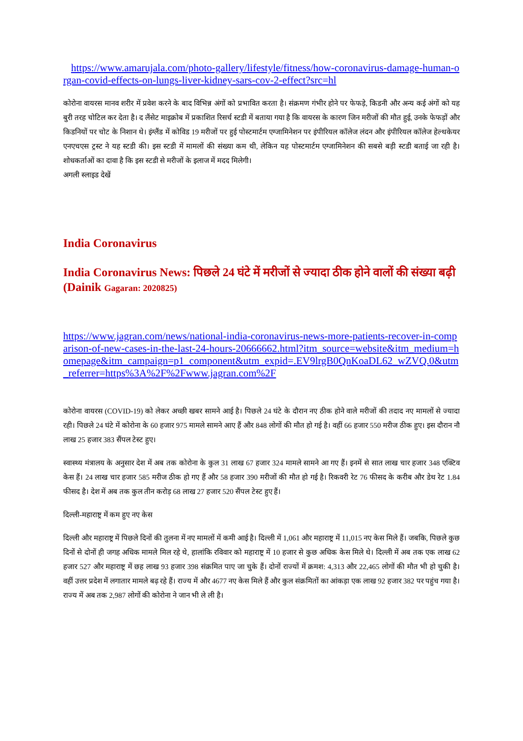https://www.amarujala.com/photo-gallery/lifestyle/fitness/how-coronavirus-damage-human-organ-covid-effects-on-lungs-liver-kidney-sars-cov-2-effect?src=hl
कोरोना वायरस मानव शरीर में प्रवेश करने के बाद विभिन्न अंगों को प्रभावित करता है। संक्रमण गंभीर होने पर फेफड़े, किडनी और अन्य कई अंगों को यह बुरी तरह चोटिल कर देता है। द लैंसेट माइक्रोब में प्रकाशित रिसर्च स्टडी में बताया गया है कि वायरस के कारण जिन मरीजों की मौत हुई, उनके फेफड़ों और किडनियों पर चोट के निशान थे। इंग्लैंड में कोविड 19 मरीजों पर हुई पोस्टमार्टम एग्जामिनेशन पर इंपीरियल कॉलेज लंदन और इंपीरियल कॉलेज हेल्थकेयर एनएचएस ट्रस्ट ने यह स्टडी की। इस स्टडी में मामलों की संख्या कम थी, लेकिन यह पोस्टमार्टम एग्जामिनेशन की सबसे बड़ी स्टडी बताई जा रही है। शोधकर्ताओं का दावा है कि इस स्टडी से मरीजों के इलाज में मदद मिलेगी।
अगली स्लाइड देखें
India Coronavirus
India Coronavirus News: पिछले 24 घंटे में मरीजों से ज्यादा ठीक होने वालों की संख्या बढ़ी (Dainik Gagaran: 2020825)
https://www.jagran.com/news/national-india-coronavirus-news-more-patients-recover-in-comparison-of-new-cases-in-the-last-24-hours-20666662.html?itm_source=website&itm_medium=homepage&itm_campaign=p1_component&utm_expid=.EV9lrgB0QnKoaDL62_wZVQ.0&utm_referrer=https%3A%2F%2Fwww.jagran.com%2F
कोरोना वायरस (COVID-19) को लेकर अच्छी खबर सामने आई है। पिछले 24 घंटे के दौरान नए ठीक होने वाले मरीजों की तदाद नए मामलों से ज्यादा रही। पिछले 24 घंटे में कोरोना के 60 हजार 975 मामले सामने आए हैं और 848 लोगों की मौत हो गई है। वहीं 66 हजार 550 मरीज ठीक हुए। इस दौरान नौ लाख 25 हजार 383 सैंपल टेस्ट हुए।
स्वास्थ्य मंत्रालय के अनुसार देश में अब तक कोरोना के कुल 31 लाख 67 हजार 324 मामले सामने आ गए हैं। इनमें से सात लाख चार हजार 348 एक्टिव केस हैं। 24 लाख चार हजार 585 मरीज ठीक हो गए हैं और 58 हजार 390 मरीजों की मौत हो गई है। रिकवरी रेट 76 फीसद के करीब और डेथ रेट 1.84 फीसद है। देश में अब तक कुल तीन करोड़ 68 लाख 27 हजार 520 सैंपल टेस्ट हुए हैं।
दिल्ली-महाराष्ट्र में कम हुए नए केस
दिल्ली और महाराष्ट्र में पिछले दिनों की तुलना में नए मामलों में कमी आई है। दिल्ली में 1,061 और महाराष्ट्र में 11,015 नए केस मिले हैं। जबकि, पिछले कुछ दिनों से दोनों ही जगह अधिक मामले मिल रहे थे, हालांकि रविवार को महाराष्ट्र में 10 हजार से कुछ अधिक केस मिले थे। दिल्ली में अब तक एक लाख 62 हजार 527 और महाराष्ट्र में छह लाख 93 हजार 398 संक्रमित पाए जा चुके हैं। दोनों राज्यों में क्रमश: 4,313 और 22,465 लोगों की मौत भी हो चुकी है। वहीं उत्तर प्रदेश में लगातार मामले बढ़ रहे हैं। राज्य में और 4677 नए केस मिले हैं और कुल संक्रमितों का आंकड़ा एक लाख 92 हजार 382 पर पहुंच गया है। राज्य में अब तक 2,987 लोगों की कोरोना ने जान भी ले ली है।